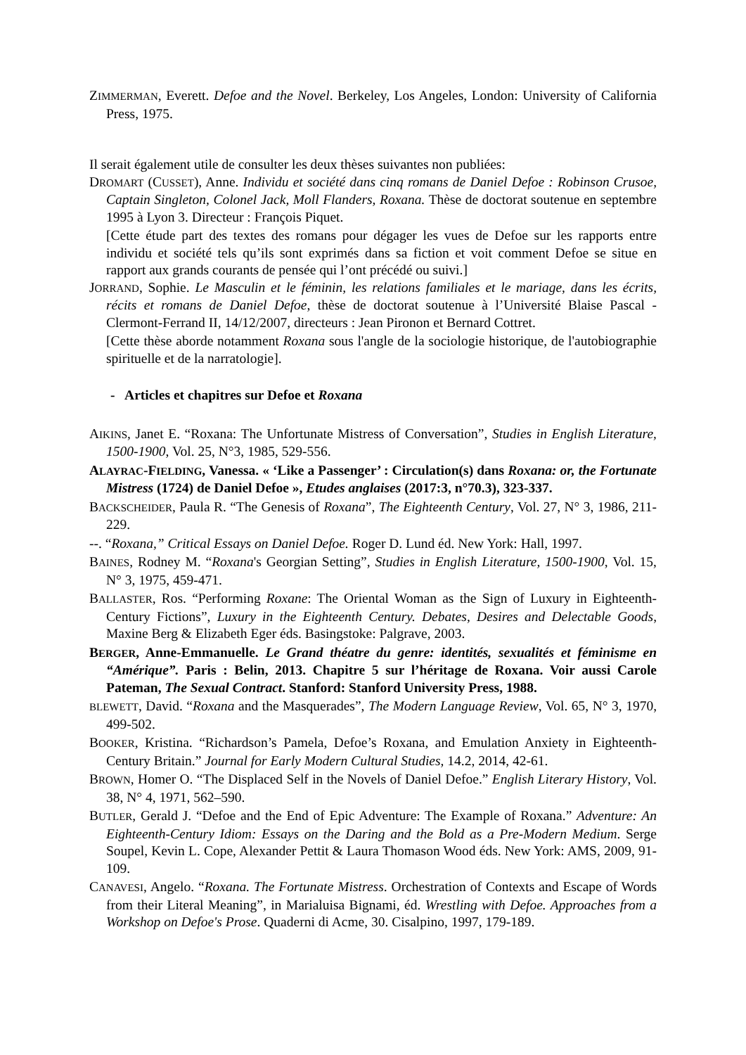ZIMMERMAN, Everett. Defoe and the Novel. Berkeley, Los Angeles, London: University of California Press, 1975.
Il serait également utile de consulter les deux thèses suivantes non publiées:
DROMART (CUSSET), Anne. Individu et société dans cinq romans de Daniel Defoe : Robinson Crusoe, Captain Singleton, Colonel Jack, Moll Flanders, Roxana. Thèse de doctorat soutenue en septembre 1995 à Lyon 3. Directeur : François Piquet.
[Cette étude part des textes des romans pour dégager les vues de Defoe sur les rapports entre individu et société tels qu’ils sont exprimés dans sa fiction et voit comment Defoe se situe en rapport aux grands courants de pensée qui l’ont précédé ou suivi.]
JORRAND, Sophie. Le Masculin et le féminin, les relations familiales et le mariage, dans les écrits, récits et romans de Daniel Defoe, thèse de doctorat soutenue à l’Université Blaise Pascal - Clermont-Ferrand II, 14/12/2007, directeurs : Jean Pironon et Bernard Cottret.
[Cette thèse aborde notamment Roxana sous l'angle de la sociologie historique, de l'autobiographie spirituelle et de la narratologie].
- Articles et chapitres sur Defoe et Roxana
AIKINS, Janet E. “Roxana: The Unfortunate Mistress of Conversation”, Studies in English Literature, 1500-1900, Vol. 25, N°3, 1985, 529-556.
ALAYRAC-FIELDING, Vanessa. « ‘Like a Passenger’ : Circulation(s) dans Roxana: or, the Fortunate Mistress (1724) de Daniel Defoe », Etudes anglaises (2017:3, n°70.3), 323-337.
BACKSCHEIDER, Paula R. “The Genesis of Roxana”, The Eighteenth Century, Vol. 27, N° 3, 1986, 211-229.
--. “Roxana,” Critical Essays on Daniel Defoe. Roger D. Lund éd. New York: Hall, 1997.
BAINES, Rodney M. “Roxana's Georgian Setting”, Studies in English Literature, 1500-1900, Vol. 15, N° 3, 1975, 459-471.
BALLASTER, Ros. “Performing Roxane: The Oriental Woman as the Sign of Luxury in Eighteenth-Century Fictions”, Luxury in the Eighteenth Century. Debates, Desires and Delectable Goods, Maxine Berg & Elizabeth Eger éds. Basingstoke: Palgrave, 2003.
BERGER, Anne-Emmanuelle. Le Grand théatre du genre: identités, sexualités et féminisme en “Amérique”. Paris : Belin, 2013. Chapitre 5 sur l’héritage de Roxana. Voir aussi Carole Pateman, The Sexual Contract. Stanford: Stanford University Press, 1988.
BLEWETT, David. “Roxana and the Masquerades”, The Modern Language Review, Vol. 65, N° 3, 1970, 499-502.
BOOKER, Kristina. “Richardson’s Pamela, Defoe’s Roxana, and Emulation Anxiety in Eighteenth-Century Britain.” Journal for Early Modern Cultural Studies, 14.2, 2014, 42-61.
BROWN, Homer O. “The Displaced Self in the Novels of Daniel Defoe.” English Literary History, Vol. 38, N° 4, 1971, 562–590.
BUTLER, Gerald J. “Defoe and the End of Epic Adventure: The Example of Roxana.” Adventure: An Eighteenth-Century Idiom: Essays on the Daring and the Bold as a Pre-Modern Medium. Serge Soupel, Kevin L. Cope, Alexander Pettit & Laura Thomason Wood éds. New York: AMS, 2009, 91-109.
CANAVESI, Angelo. “Roxana. The Fortunate Mistress. Orchestration of Contexts and Escape of Words from their Literal Meaning”, in Marialuisa Bignami, éd. Wrestling with Defoe. Approaches from a Workshop on Defoe's Prose. Quaderni di Acme, 30. Cisalpino, 1997, 179-189.